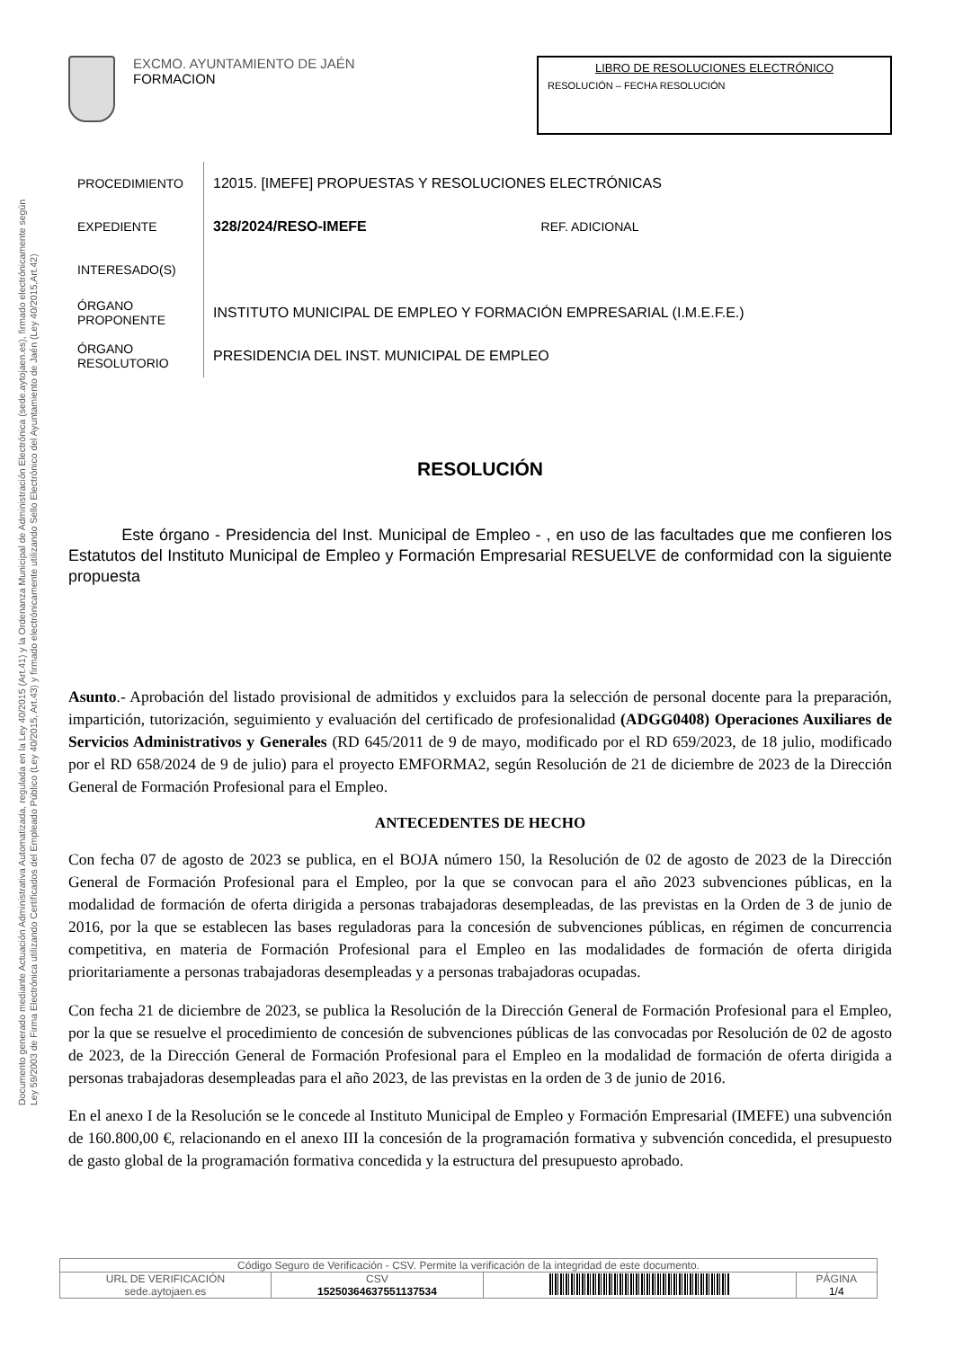Documento generado mediante Actuación Administrativa Automatizada, regulada en la Ley 40/2015 (Art.41) y la Ordenanza Municipal de Administración Electrónica (sede.aytojaen.es), firmado electrónicamente según Ley 59/2003 de Firma Electrónica utilizando Certificados del Empleado Público (Ley 40/2015, Art.43) y firmado electrónicamente utilizando Sello Electrónico del Ayuntamiento de Jaén (Ley 40/2015,Art.42)
EXCMO. AYUNTAMIENTO DE JAÉN
FORMACION
LIBRO DE RESOLUCIONES ELECTRÓNICO
RESOLUCIÓN – FECHA RESOLUCIÓN
| PROCEDIMIENTO | 12015. [IMEFE] PROPUESTAS Y RESOLUCIONES ELECTRÓNICAS | |
| EXPEDIENTE | 328/2024/RESO-IMEFE | REF. ADICIONAL |
| INTERESADO(S) | | |
| ÓRGANO PROPONENTE | INSTITUTO MUNICIPAL DE EMPLEO Y FORMACIÓN EMPRESARIAL (I.M.E.F.E.) | |
| ÓRGANO RESOLUTORIO | PRESIDENCIA DEL INST. MUNICIPAL DE EMPLEO | |
RESOLUCIÓN
Este órgano - Presidencia del Inst. Municipal de Empleo - , en uso de las facultades que me confieren los Estatutos del Instituto Municipal de Empleo y Formación Empresarial RESUELVE de conformidad con la siguiente propuesta
Asunto.- Aprobación del listado provisional de admitidos y excluidos para la selección de personal docente para la preparación, impartición, tutorización, seguimiento y evaluación del certificado de profesionalidad (ADGG0408) Operaciones Auxiliares de Servicios Administrativos y Generales (RD 645/2011 de 9 de mayo, modificado por el RD 659/2023, de 18 julio, modificado por el RD 658/2024 de 9 de julio) para el proyecto EMFORMA2, según Resolución de 21 de diciembre de 2023 de la Dirección General de Formación Profesional para el Empleo.
ANTECEDENTES DE HECHO
Con fecha 07 de agosto de 2023 se publica, en el BOJA número 150, la Resolución de 02 de agosto de 2023 de la Dirección General de Formación Profesional para el Empleo, por la que se convocan para el año 2023 subvenciones públicas, en la modalidad de formación de oferta dirigida a personas trabajadoras desempleadas, de las previstas en la Orden de 3 de junio de 2016, por la que se establecen las bases reguladoras para la concesión de subvenciones públicas, en régimen de concurrencia competitiva, en materia de Formación Profesional para el Empleo en las modalidades de formación de oferta dirigida prioritariamente a personas trabajadoras desempleadas y a personas trabajadoras ocupadas.
Con fecha 21 de diciembre de 2023, se publica la Resolución de la Dirección General de Formación Profesional para el Empleo, por la que se resuelve el procedimiento de concesión de subvenciones públicas de las convocadas por Resolución de 02 de agosto de 2023, de la Dirección General de Formación Profesional para el Empleo en la modalidad de formación de oferta dirigida a personas trabajadoras desempleadas para el año 2023, de las previstas en la orden de 3 de junio de 2016.
En el anexo I de la Resolución se le concede al Instituto Municipal de Empleo y Formación Empresarial (IMEFE) una subvención de 160.800,00 €, relacionando en el anexo III la concesión de la programación formativa y subvención concedida, el presupuesto de gasto global de la programación formativa concedida y la estructura del presupuesto aprobado.
| Código Seguro de Verificación - CSV. Permite la verificación de la integridad de este documento. | | | |
| URL DE VERIFICACIÓN sede.aytojaen.es | CSV 15250364637551137534 | | PÁGINA 1/4 |